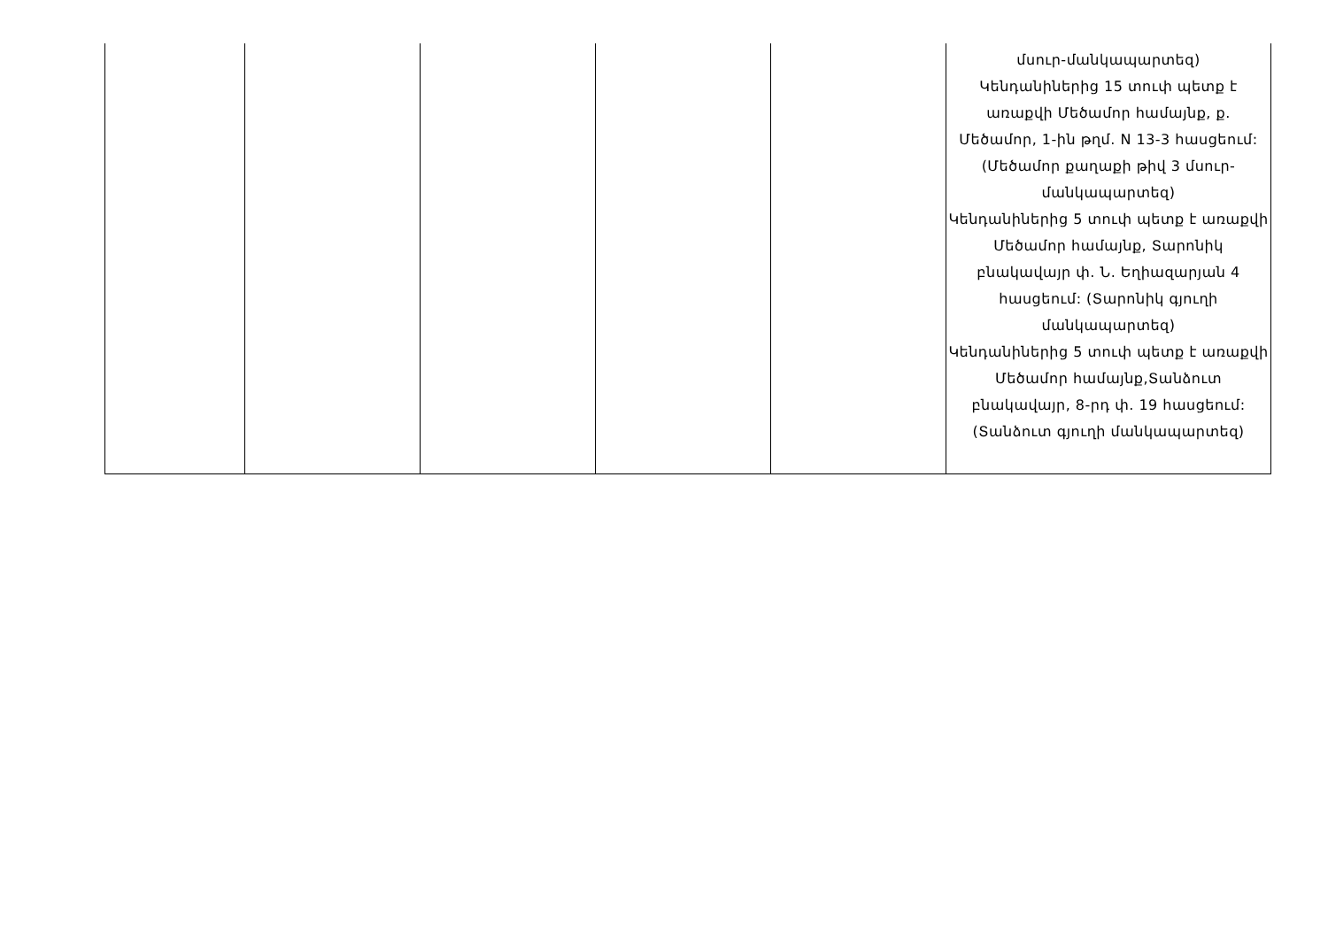| | | | | | մսուր-մանկապարտեզ) Կենդանիներից 15 տուփ պետք է առաքվի Մեծամոր համայնք, ք. Մեծամոր, 1-ին թղմ. N 13-3 հասցեում: (Մեծամոր քաղաքի թիվ 3 մսուր-մանկապարտեզ) Կենդանիներից 5 տուփ պետք է առաքվի Մեծամոր համայնք, Տարոնիկ բնակավայր փ. Ն. Եղիազարյան 4 հասցեում: (Տարոնիկ գյուղի մանկապարտեզ) Կենդանիներից 5 տուփ պետք է առաքվի Մեծամոր համայնք,Տանձուտ բնակավայր, 8-րդ փ. 19 հասցեում: (Տանձուտ գյուղի մանկապարտեզ) |